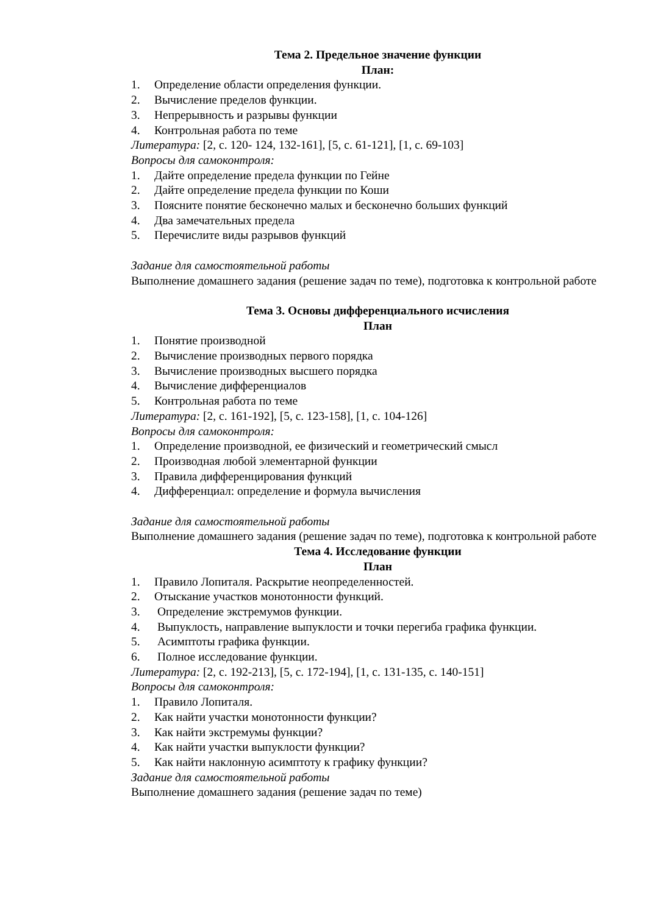Тема 2. Предельное значение функции
План:
1. Определение области определения функции.
2. Вычисление пределов функции.
3. Непрерывность и разрывы функции
4. Контрольная работа по теме
Литература: [2, с. 120- 124, 132-161], [5, с. 61-121], [1, с. 69-103]
Вопросы для самоконтроля:
1. Дайте определение предела функции по Гейне
2. Дайте определение предела функции по Коши
3. Поясните понятие бесконечно малых и бесконечно больших функций
4. Два замечательных предела
5. Перечислите виды разрывов функций
Задание для самостоятельной работы
Выполнение домашнего задания (решение задач по теме), подготовка к контрольной работе
Тема 3. Основы дифференциального исчисления
План
1. Понятие производной
2. Вычисление производных первого порядка
3. Вычисление производных высшего порядка
4. Вычисление дифференциалов
5. Контрольная работа по теме
Литература: [2, с. 161-192], [5, с. 123-158], [1, с. 104-126]
Вопросы для самоконтроля:
1. Определение производной, ее физический и геометрический смысл
2. Производная любой элементарной функции
3. Правила дифференцирования функций
4. Дифференциал: определение и формула вычисления
Задание для самостоятельной работы
Выполнение домашнего задания (решение задач по теме), подготовка к контрольной работе
Тема 4. Исследование функции
План
1. Правило Лопиталя. Раскрытие неопределенностей.
2. Отыскание участков монотонности функций.
3. Определение экстремумов функции.
4. Выпуклость, направление выпуклости и точки перегиба графика функции.
5. Асимптоты графика функции.
6. Полное исследование функции.
Литература: [2, с. 192-213], [5, с. 172-194], [1, с. 131-135, с. 140-151]
Вопросы для самоконтроля:
1. Правило Лопиталя.
2. Как найти участки монотонности функции?
3. Как найти экстремумы функции?
4. Как найти участки выпуклости функции?
5. Как найти наклонную асимптоту к графику функции?
Задание для самостоятельной работы
Выполнение домашнего задания (решение задач по теме)